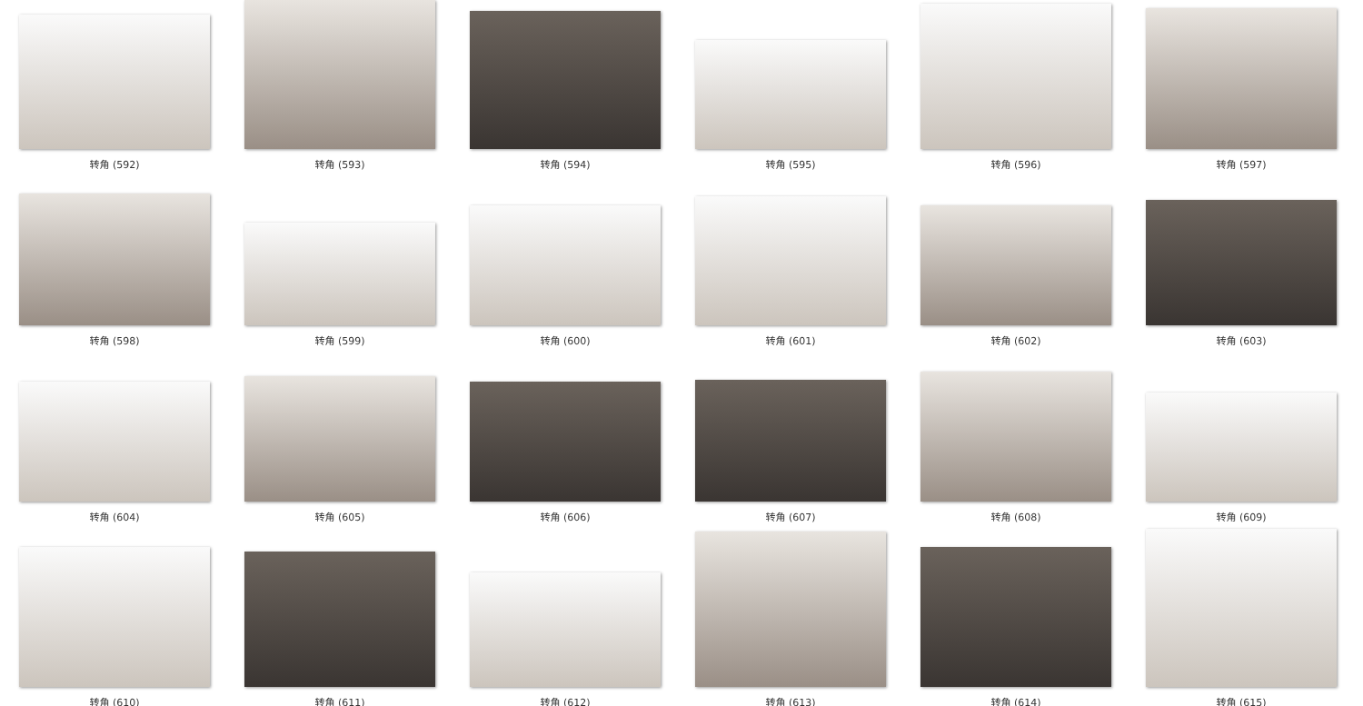转角 (592)
转角 (593)
转角 (594)
转角 (595)
转角 (596)
转角 (597)
转角 (598)
转角 (599)
转角 (600)
转角 (601)
转角 (602)
转角 (603)
转角 (604)
转角 (605)
转角 (606)
转角 (607)
转角 (608)
转角 (609)
转角 (610)
转角 (611)
转角 (612)
转角 (613)
转角 (614)
转角 (615)